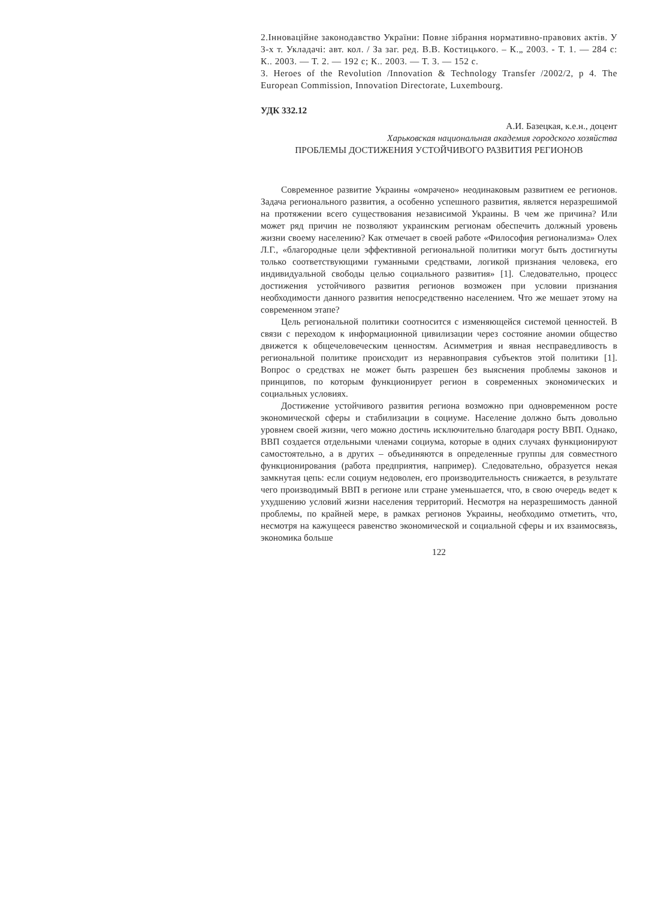2.Інноваційне законодавство України: Повне зібрання нормативно-правових актів. У 3-х т. Укладачі: авт. кол. / За заг. ред. В.В. Костицького. – К.„ 2003. - Т. 1. — 284 с: К.. 2003. — Т. 2. — 192 с; К.. 2003. — Т. 3. — 152 с.
3. Heroes of the Revolution /Innovation & Technology Transfer /2002/2, р 4. The European Commission, Innovation Directorate, Luxembourg.
УДК 332.12
А.И. Базецкая, к.е.н., доцент
Харьковская национальная академия городского хозяйства
ПРОБЛЕМЫ ДОСТИЖЕНИЯ УСТОЙЧИВОГО РАЗВИТИЯ РЕГИОНОВ
Современное развитие Украины «омрачено» неодинаковым развитием ее регионов. Задача регионального развития, а особенно успешного развития, является неразрешимой на протяжении всего существования независимой Украины. В чем же причина? Или может ряд причин не позволяют украинским регионам обеспечить должный уровень жизни своему населению? Как отмечает в своей работе «Философия регионализма» Олех Л.Г., «благородные цели эффективной региональной политики могут быть достигнуты только соответствующими гуманными средствами, логикой признания человека, его индивидуальной свободы целью социального развития» [1]. Следовательно, процесс достижения устойчивого развития регионов возможен при условии признания необходимости данного развития непосредственно населением. Что же мешает этому на современном этапе?
Цель региональной политики соотносится с изменяющейся системой ценностей. В связи с переходом к информационной цивилизации через состояние аномии общество движется к общечеловеческим ценностям. Асимметрия и явная несправедливость в региональной политике происходит из неравноправия субъектов этой политики [1]. Вопрос о средствах не может быть разрешен без выяснения проблемы законов и принципов, по которым функционирует регион в современных экономических и социальных условиях.
Достижение устойчивого развития региона возможно при одновременном росте экономической сферы и стабилизации в социуме. Население должно быть довольно уровнем своей жизни, чего можно достичь исключительно благодаря росту ВВП. Однако, ВВП создается отдельными членами социума, которые в одних случаях функционируют самостоятельно, а в других – объединяются в определенные группы для совместного функционирования (работа предприятия, например). Следовательно, образуется некая замкнутая цепь: если социум недоволен, его производительность снижается, в результате чего производимый ВВП в регионе или стране уменьшается, что, в свою очередь ведет к ухудшению условий жизни населения территорий. Несмотря на неразрешимость данной проблемы, по крайней мере, в рамках регионов Украины, необходимо отметить, что, несмотря на кажущееся равенство экономической и социальной сферы и их взаимосвязь, экономика больше
122